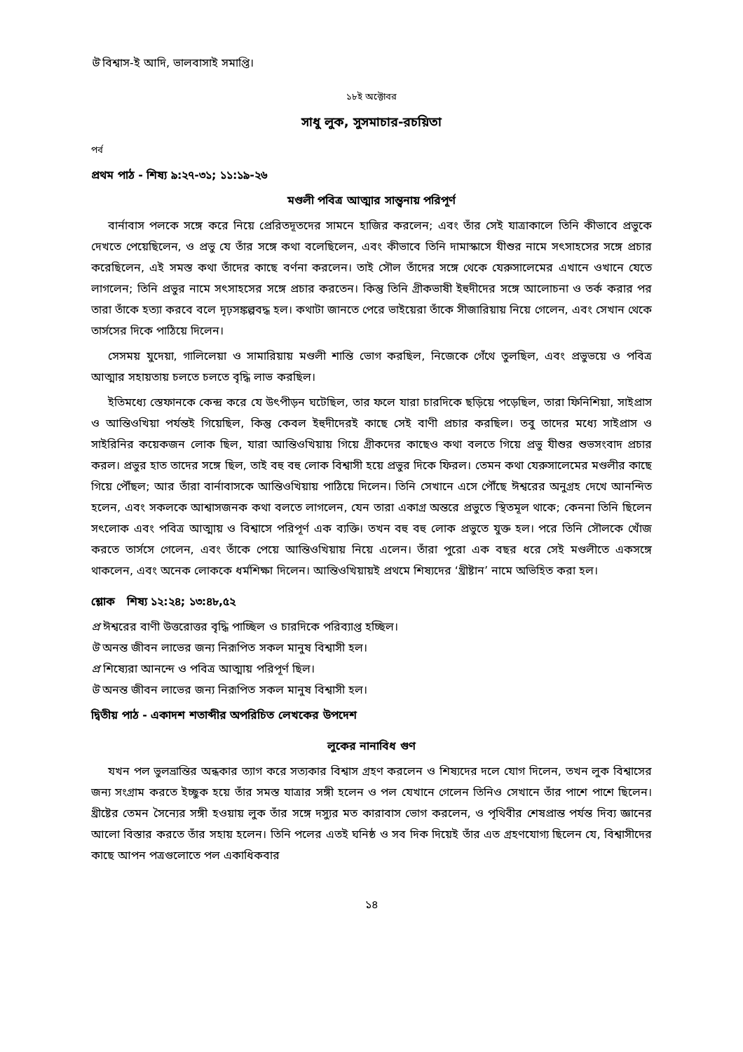উ বিশ্বাস-ই আদি, ভালবাসাই সমাপ্তি।
১৮ই অক্টোবর
সাধু লুক, সুসমাচার-রচয়িতা
পর্ব
প্রথম পাঠ - শিষ্য ৯:২৭-৩১; ১১:১৯-২৬
মণ্ডলী পবিত্র আত্মার সান্ত্বনায় পরিপূর্ণ
বার্নাবাস পলকে সঙ্গে করে নিয়ে প্রেরিতদূতদের সামনে হাজির করলেন; এবং তাঁর সেই যাত্রাকালে তিনি কীভাবে প্রভুকে দেখতে পেয়েছিলেন, ও প্রভু যে তাঁর সঙ্গে কথা বলেছিলেন, এবং কীভাবে তিনি দামাস্কাসে যীশুর নামে সৎসাহসের সঙ্গে প্রচার করেছিলেন, এই সমস্ত কথা তাঁদের কাছে বর্ণনা করলেন। তাই সৌল তাঁদের সঙ্গে থেকে যেরুসালেমের এখানে ওখানে যেতে লাগলেন; তিনি প্রভুর নামে সৎসাহসের সঙ্গে প্রচার করতেন। কিন্তু তিনি গ্রীকভাষী ইহুদীদের সঙ্গে আলোচনা ও তর্ক করার পর তারা তাঁকে হত্যা করবে বলে দৃঢ়সঙ্কল্পবদ্ধ হল। কথাটা জানতে পেরে ভাইয়েরা তাঁকে সীজারিয়ায় নিয়ে গেলেন, এবং সেখান থেকে তার্সসের দিকে পাঠিয়ে দিলেন।
সেসময় যুদেয়া, গালিলেয়া ও সামারিয়ায় মণ্ডলী শান্তি ভোগ করছিল, নিজেকে গেঁথে তুলছিল, এবং প্রভুভয়ে ও পবিত্র আত্মার সহায়তায় চলতে চলতে বৃদ্ধি লাভ করছিল।
ইতিমধ্যে স্তেফানকে কেন্দ্র করে যে উৎপীড়ন ঘটেছিল, তার ফলে যারা চারদিকে ছড়িয়ে পড়েছিল, তারা ফিনিশিয়া, সাইপ্রাস ও আন্তিওখিয়া পর্যন্তই গিয়েছিল, কিন্তু কেবল ইহুদীদেরই কাছে সেই বাণী প্রচার করছিল। তবু তাদের মধ্যে সাইপ্রাস ও সাইরিনির কয়েকজন লোক ছিল, যারা আন্তিওখিয়ায় গিয়ে গ্রীকদের কাছেও কথা বলতে গিয়ে প্রভু যীশুর শুভসংবাদ প্রচার করল। প্রভুর হাত তাদের সঙ্গে ছিল, তাই বহু বহু লোক বিশ্বাসী হয়ে প্রভুর দিকে ফিরল। তেমন কথা যেরুসালেমের মণ্ডলীর কাছে গিয়ে পৌঁছল; আর তাঁরা বার্নাবাসকে আন্তিওখিয়ায় পাঠিয়ে দিলেন। তিনি সেখানে এসে পৌঁছে ঈশ্বরের অনুগ্রহ দেখে আনন্দিত হলেন, এবং সকলকে আশ্বাসজনক কথা বলতে লাগলেন, যেন তারা একাগ্র অন্তরে প্রভুতে স্থিতমূল থাকে; কেননা তিনি ছিলেন সৎলোক এবং পবিত্র আত্মায় ও বিশ্বাসে পরিপূর্ণ এক ব্যক্তি। তখন বহু বহু লোক প্রভুতে যুক্ত হল। পরে তিনি সৌলকে খোঁজ করতে তার্সসে গেলেন, এবং তাঁকে পেয়ে আন্তিওখিয়ায় নিয়ে এলেন। তাঁরা পুরো এক বছর ধরে সেই মণ্ডলীতে একসঙ্গে থাকলেন, এবং অনেক লোককে ধর্মশিক্ষা দিলেন। আন্তিওখিয়ায়ই প্রথমে শিষ্যদের ‘খ্রীষ্টান’ নামে অভিহিত করা হল।
শ্লোক শিষ্য ১২:২৪; ১৩:৪৮,৫২
প্র ঈশ্বরের বাণী উত্তরোত্তর বৃদ্ধি পাচ্ছিল ও চারদিকে পরিব্যাপ্ত হচ্ছিল।
উ অনন্ত জীবন লাভের জন্য নিরূপিত সকল মানুষ বিশ্বাসী হল।
প্র শিষ্যেরা আনন্দে ও পবিত্র আত্মায় পরিপূর্ণ ছিল।
উ অনন্ত জীবন লাভের জন্য নিরূপিত সকল মানুষ বিশ্বাসী হল।
দ্বিতীয় পাঠ - একাদশ শতাব্দীর অপরিচিত লেখকের উপদেশ
লুকের নানাবিধ গুণ
যখন পল ভুলভ্রান্তির অন্ধকার ত্যাগ করে সত্যকার বিশ্বাস গ্রহণ করলেন ও শিষ্যদের দলে যোগ দিলেন, তখন লুক বিশ্বাসের জন্য সংগ্রাম করতে ইচ্ছুক হয়ে তাঁর সমস্ত যাত্রার সঙ্গী হলেন ও পল যেখানে গেলেন তিনিও সেখানে তাঁর পাশে পাশে ছিলেন। খ্রীষ্টের তেমন সৈন্যের সঙ্গী হওয়ায় লুক তাঁর সঙ্গে দস্যুর মত কারাবাস ভোগ করলেন, ও পৃথিবীর শেষপ্রান্ত পর্যন্ত দিব্য জ্ঞানের আলো বিস্তার করতে তাঁর সহায় হলেন। তিনি পলের এতই ঘনিষ্ঠ ও সব দিক দিয়েই তাঁর এত গ্রহণযোগ্য ছিলেন যে, বিশ্বাসীদের কাছে আপন পত্রগুলোতে পল একাধিকবার
১৪